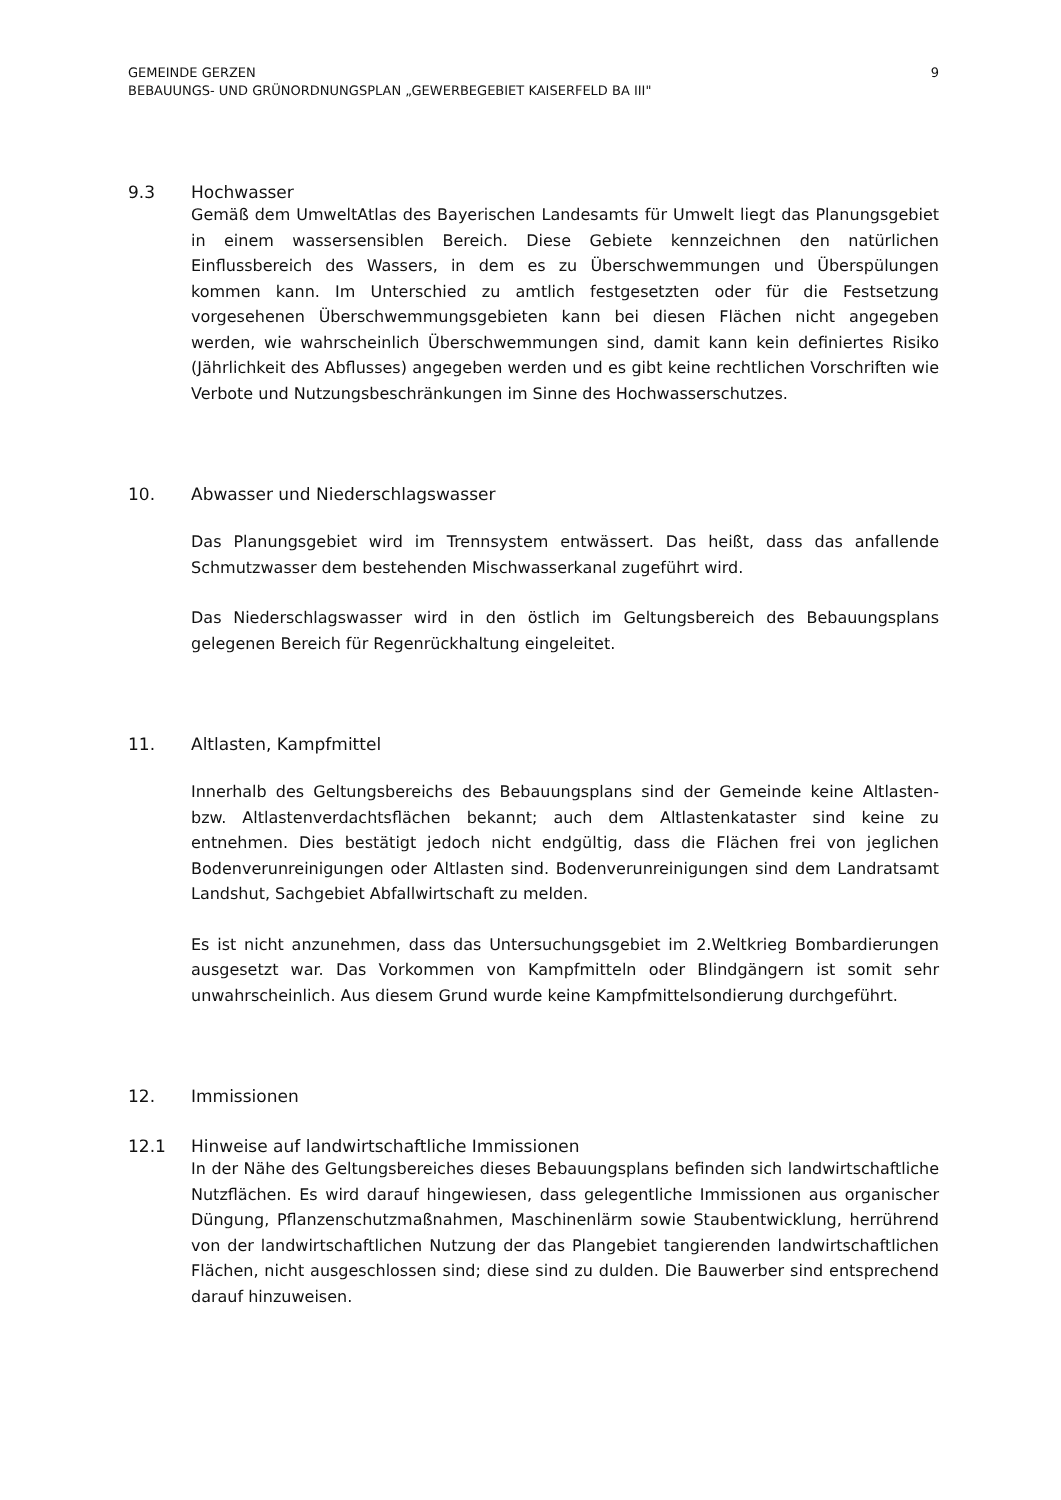GEMEINDE GERZEN
BEBAUUNGS- UND GRÜNORDNUNGSPLAN „GEWERBEGEBIET KAISERFELD BA III"
9
9.3 Hochwasser
Gemäß dem UmweltAtlas des Bayerischen Landesamts für Umwelt liegt das Planungsgebiet in einem wassersensiblen Bereich. Diese Gebiete kennzeichnen den natürlichen Einflussbereich des Wassers, in dem es zu Überschwemmungen und Überspülungen kommen kann. Im Unterschied zu amtlich festgesetzten oder für die Festsetzung vorgesehenen Überschwemmungsgebieten kann bei diesen Flächen nicht angegeben werden, wie wahrscheinlich Überschwemmungen sind, damit kann kein definiertes Risiko (Jährlichkeit des Abflusses) angegeben werden und es gibt keine rechtlichen Vorschriften wie Verbote und Nutzungsbeschränkungen im Sinne des Hochwasserschutzes.
10. Abwasser und Niederschlagswasser
Das Planungsgebiet wird im Trennsystem entwässert. Das heißt, dass das anfallende Schmutzwasser dem bestehenden Mischwasserkanal zugeführt wird.
Das Niederschlagswasser wird in den östlich im Geltungsbereich des Bebauungsplans gelegenen Bereich für Regenrückhaltung eingeleitet.
11. Altlasten, Kampfmittel
Innerhalb des Geltungsbereichs des Bebauungsplans sind der Gemeinde keine Altlasten- bzw. Altlastenverdachtsflächen bekannt; auch dem Altlastenkataster sind keine zu entnehmen. Dies bestätigt jedoch nicht endgültig, dass die Flächen frei von jeglichen Bodenverunreinigungen oder Altlasten sind. Bodenverunreinigungen sind dem Landratsamt Landshut, Sachgebiet Abfallwirtschaft zu melden.
Es ist nicht anzunehmen, dass das Untersuchungsgebiet im 2.Weltkrieg Bombardierungen ausgesetzt war. Das Vorkommen von Kampfmitteln oder Blindgängern ist somit sehr unwahrscheinlich. Aus diesem Grund wurde keine Kampfmittelsondierung durchgeführt.
12. Immissionen
12.1 Hinweise auf landwirtschaftliche Immissionen
In der Nähe des Geltungsbereiches dieses Bebauungsplans befinden sich landwirtschaftliche Nutzflächen. Es wird darauf hingewiesen, dass gelegentliche Immissionen aus organischer Düngung, Pflanzenschutzmaßnahmen, Maschinenlärm sowie Staubentwicklung, herrührend von der landwirtschaftlichen Nutzung der das Plangebiet tangierenden landwirtschaftlichen Flächen, nicht ausgeschlossen sind; diese sind zu dulden. Die Bauwerber sind entsprechend darauf hinzuweisen.